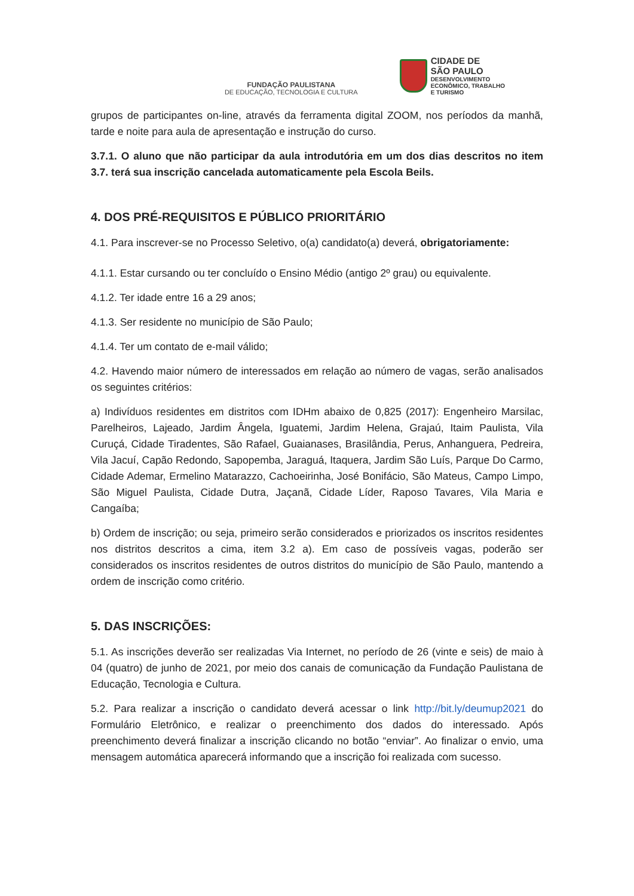FUNDAÇÃO PAULISTANA
DE EDUCAÇÃO, TECNOLOGIA E CULTURA
CIDADE DE
SÃO PAULO
DESENVOLVIMENTO
ECONÔMICO, TRABALHO
E TURISMO
grupos de participantes on-line, através da ferramenta digital ZOOM, nos períodos da manhã, tarde e noite para aula de apresentação e instrução do curso.
3.7.1. O aluno que não participar da aula introdutória em um dos dias descritos no item 3.7. terá sua inscrição cancelada automaticamente pela Escola Beils.
4. DOS PRÉ-REQUISITOS E PÚBLICO PRIORITÁRIO
4.1. Para inscrever-se no Processo Seletivo, o(a) candidato(a) deverá, obrigatoriamente:
4.1.1. Estar cursando ou ter concluído o Ensino Médio (antigo 2º grau) ou equivalente.
4.1.2. Ter idade entre 16 a 29 anos;
4.1.3. Ser residente no município de São Paulo;
4.1.4. Ter um contato de e-mail válido;
4.2. Havendo maior número de interessados em relação ao número de vagas, serão analisados os seguintes critérios:
a) Indivíduos residentes em distritos com IDHm abaixo de 0,825 (2017): Engenheiro Marsilac, Parelheiros, Lajeado, Jardim Ângela, Iguatemi, Jardim Helena, Grajaú, Itaim Paulista, Vila Curuçá, Cidade Tiradentes, São Rafael, Guaianases, Brasilândia, Perus, Anhanguera, Pedreira, Vila Jacuí, Capão Redondo, Sapopemba, Jaraguá, Itaquera, Jardim São Luís, Parque Do Carmo, Cidade Ademar, Ermelino Matarazzo, Cachoeirinha, José Bonifácio, São Mateus, Campo Limpo, São Miguel Paulista, Cidade Dutra, Jaçanã, Cidade Líder, Raposo Tavares, Vila Maria e Cangaíba;
b) Ordem de inscrição; ou seja, primeiro serão considerados e priorizados os inscritos residentes nos distritos descritos a cima, item 3.2 a). Em caso de possíveis vagas, poderão ser considerados os inscritos residentes de outros distritos do município de São Paulo, mantendo a ordem de inscrição como critério.
5. DAS INSCRIÇÕES:
5.1. As inscrições deverão ser realizadas Via Internet, no período de 26 (vinte e seis) de maio à 04 (quatro) de junho de 2021, por meio dos canais de comunicação da Fundação Paulistana de Educação, Tecnologia e Cultura.
5.2. Para realizar a inscrição o candidato deverá acessar o link http://bit.ly/deumup2021 do Formulário Eletrônico, e realizar o preenchimento dos dados do interessado. Após preenchimento deverá finalizar a inscrição clicando no botão “enviar”. Ao finalizar o envio, uma mensagem automática aparecerá informando que a inscrição foi realizada com sucesso.